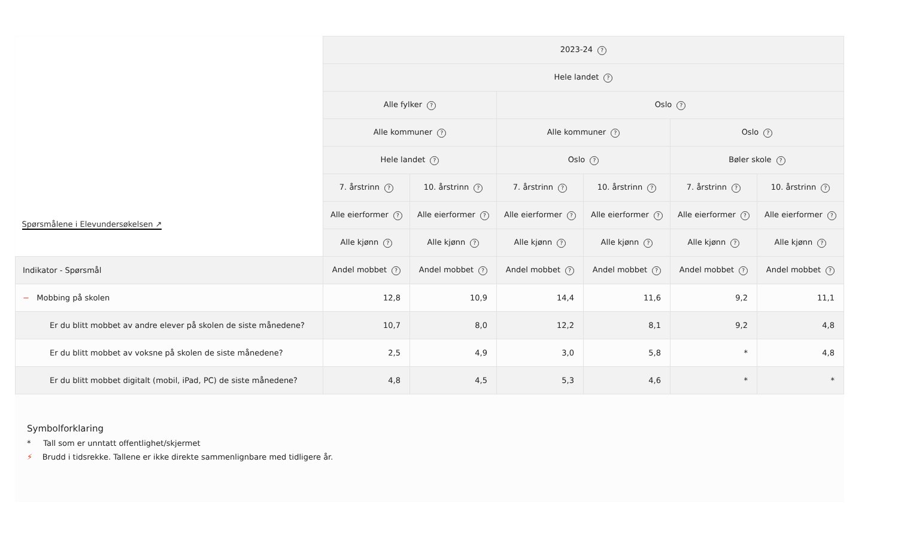| Spørsmålene i Elevundersøkelsen ↗ | 2023-24 ? | | | | | |
| --- | --- | --- | --- | --- | --- | --- |
| | Hele landet ? | | | | | |
| | Alle fylker ? | | Oslo ? | | | |
| | Alle kommuner ? | | Alle kommuner ? | | Oslo ? | |
| | Hele landet ? | | Oslo ? | | Bøler skole ? | |
| | 7. årstrinn ? | 10. årstrinn ? | 7. årstrinn ? | 10. årstrinn ? | 7. årstrinn ? | 10. årstrinn ? |
| | Alle eierformer ? | Alle eierformer ? | Alle eierformer ? | Alle eierformer ? | Alle eierformer ? | Alle eierformer ? |
| | Alle kjønn ? | Alle kjønn ? | Alle kjønn ? | Alle kjønn ? | Alle kjønn ? | Alle kjønn ? |
| Indikator - Spørsmål | Andel mobbet ? | Andel mobbet ? | Andel mobbet ? | Andel mobbet ? | Andel mobbet ? | Andel mobbet ? |
| − Mobbing på skolen | 12,8 | 10,9 | 14,4 | 11,6 | 9,2 | 11,1 |
| Er du blitt mobbet av andre elever på skolen de siste månedene? | 10,7 | 8,0 | 12,2 | 8,1 | 9,2 | 4,8 |
| Er du blitt mobbet av voksne på skolen de siste månedene? | 2,5 | 4,9 | 3,0 | 5,8 | * | 4,8 |
| Er du blitt mobbet digitalt (mobil, iPad, PC) de siste månedene? | 4,8 | 4,5 | 5,3 | 4,6 | * | * |
Symbolforklaring
* Tall som er unntatt offentlighet/skjermet
⚡ Brudd i tidsrekke. Tallene er ikke direkte sammenlignbare med tidligere år.